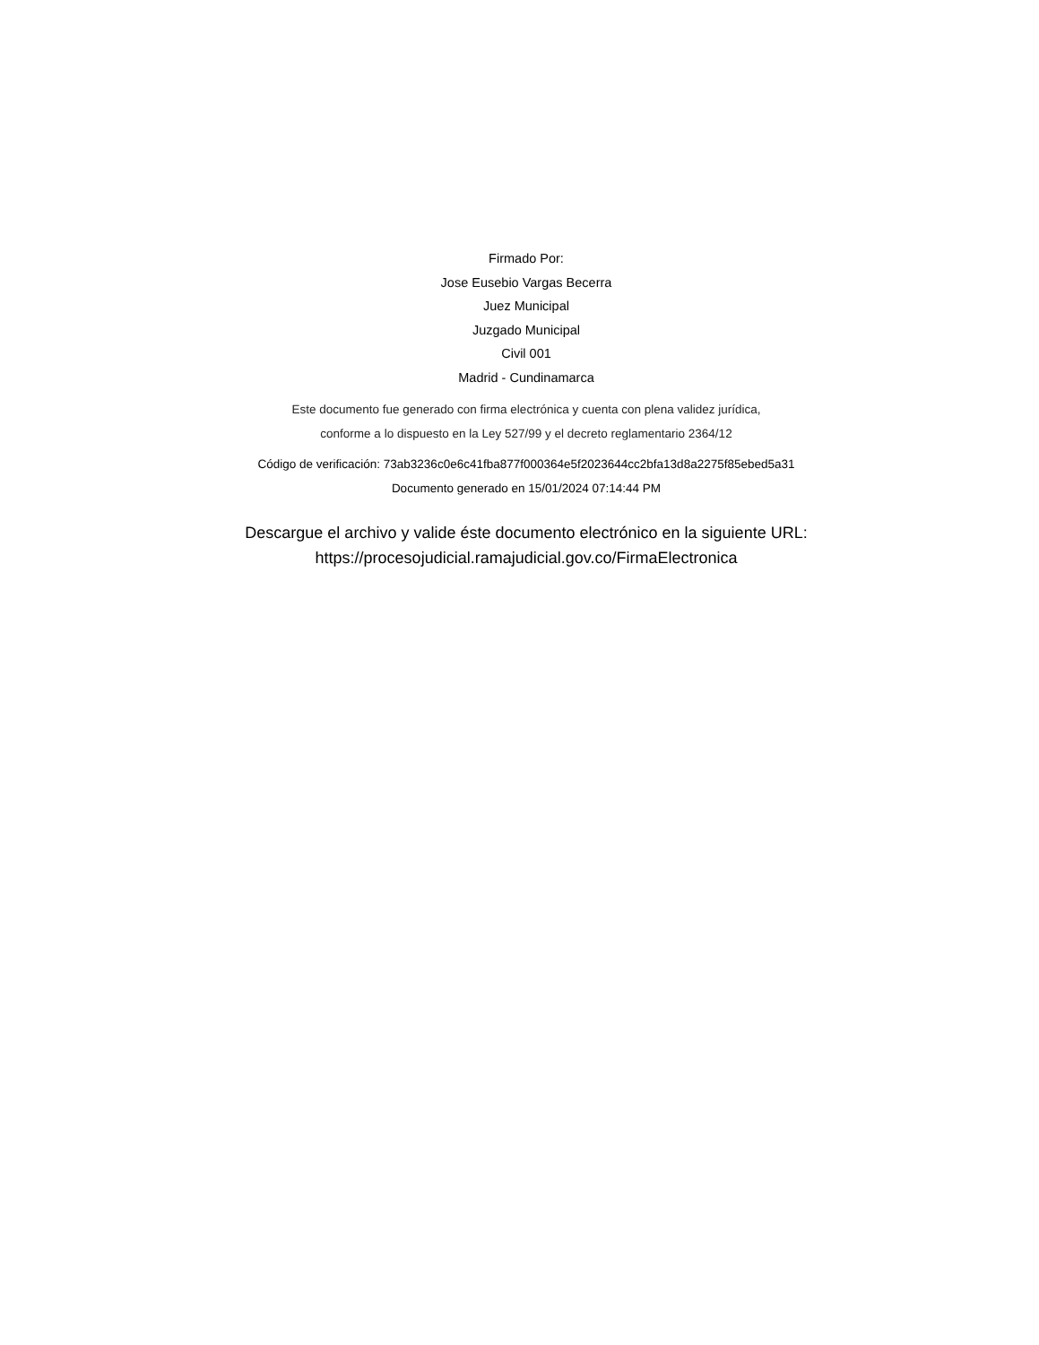Firmado Por:
Jose Eusebio Vargas Becerra
Juez Municipal
Juzgado Municipal
Civil 001
Madrid - Cundinamarca
Este documento fue generado con firma electrónica y cuenta con plena validez jurídica,
conforme a lo dispuesto en la Ley 527/99 y el decreto reglamentario 2364/12
Código de verificación: 73ab3236c0e6c41fba877f000364e5f2023644cc2bfa13d8a2275f85ebed5a31
Documento generado en 15/01/2024 07:14:44 PM
Descargue el archivo y valide éste documento electrónico en la siguiente URL:
https://procesojudicial.ramajudicial.gov.co/FirmaElectronica